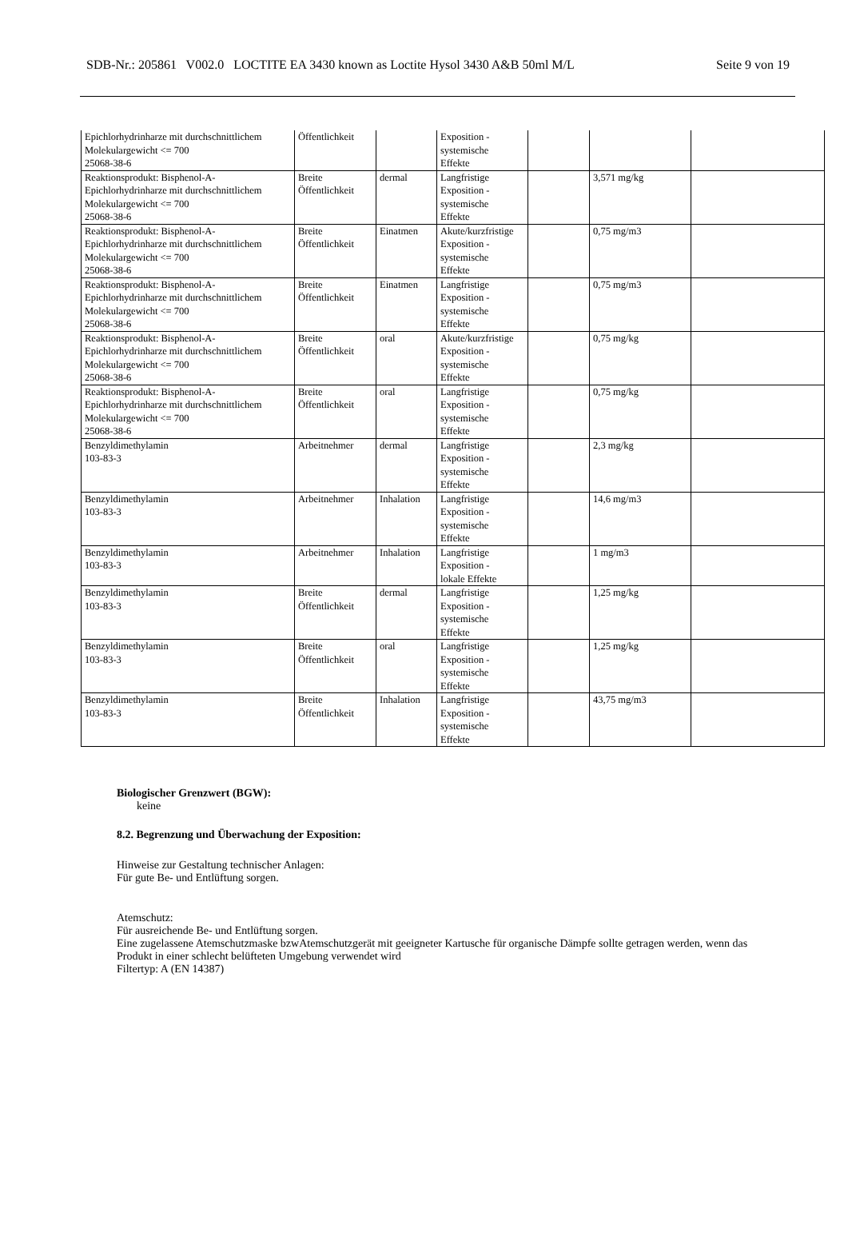SDB-Nr.: 205861 V002.0 LOCTITE EA 3430 known as Loctite Hysol 3430 A&B 50ml M/L Seite 9 von 19
| Epichlorhydrinharze mit durchschnittlichem Molekulargewicht <= 700 25068-38-6 | Öffentlichkeit | | Exposition - systemische Effekte | | | |
| Reaktionsprodukt: Bisphenol-A- Epichlorhydrinharze mit durchschnittlichem Molekulargewicht <= 700 25068-38-6 | Breite Öffentlichkeit | dermal | Langfristige Exposition - systemische Effekte | | 3,571 mg/kg | |
| Reaktionsprodukt: Bisphenol-A- Epichlorhydrinharze mit durchschnittlichem Molekulargewicht <= 700 25068-38-6 | Breite Öffentlichkeit | Einatmen | Akute/kurzfristige Exposition - systemische Effekte | | 0,75 mg/m3 | |
| Reaktionsprodukt: Bisphenol-A- Epichlorhydrinharze mit durchschnittlichem Molekulargewicht <= 700 25068-38-6 | Breite Öffentlichkeit | Einatmen | Langfristige Exposition - systemische Effekte | | 0,75 mg/m3 | |
| Reaktionsprodukt: Bisphenol-A- Epichlorhydrinharze mit durchschnittlichem Molekulargewicht <= 700 25068-38-6 | Breite Öffentlichkeit | oral | Akute/kurzfristige Exposition - systemische Effekte | | 0,75 mg/kg | |
| Reaktionsprodukt: Bisphenol-A- Epichlorhydrinharze mit durchschnittlichem Molekulargewicht <= 700 25068-38-6 | Breite Öffentlichkeit | oral | Langfristige Exposition - systemische Effekte | | 0,75 mg/kg | |
| Benzyldimethylamin 103-83-3 | Arbeitnehmer | dermal | Langfristige Exposition - systemische Effekte | | 2,3 mg/kg | |
| Benzyldimethylamin 103-83-3 | Arbeitnehmer | Inhalation | Langfristige Exposition - systemische Effekte | | 14,6 mg/m3 | |
| Benzyldimethylamin 103-83-3 | Arbeitnehmer | Inhalation | Langfristige Exposition - lokale Effekte | | 1 mg/m3 | |
| Benzyldimethylamin 103-83-3 | Breite Öffentlichkeit | dermal | Langfristige Exposition - systemische Effekte | | 1,25 mg/kg | |
| Benzyldimethylamin 103-83-3 | Breite Öffentlichkeit | oral | Langfristige Exposition - systemische Effekte | | 1,25 mg/kg | |
| Benzyldimethylamin 103-83-3 | Breite Öffentlichkeit | Inhalation | Langfristige Exposition - systemische Effekte | | 43,75 mg/m3 | |
Biologischer Grenzwert (BGW):
keine
8.2. Begrenzung und Überwachung der Exposition:
Hinweise zur Gestaltung technischer Anlagen:
Für gute Be- und Entlüftung sorgen.
Atemschutz:
Für ausreichende Be- und Entlüftung sorgen.
Eine zugelassene Atemschutzmaske bzwAtemschutzgerät mit geeigneter Kartusche für organische Dämpfe sollte getragen werden, wenn das Produkt in einer schlecht belüfteten Umgebung verwendet wird
Filtertyp: A (EN 14387)